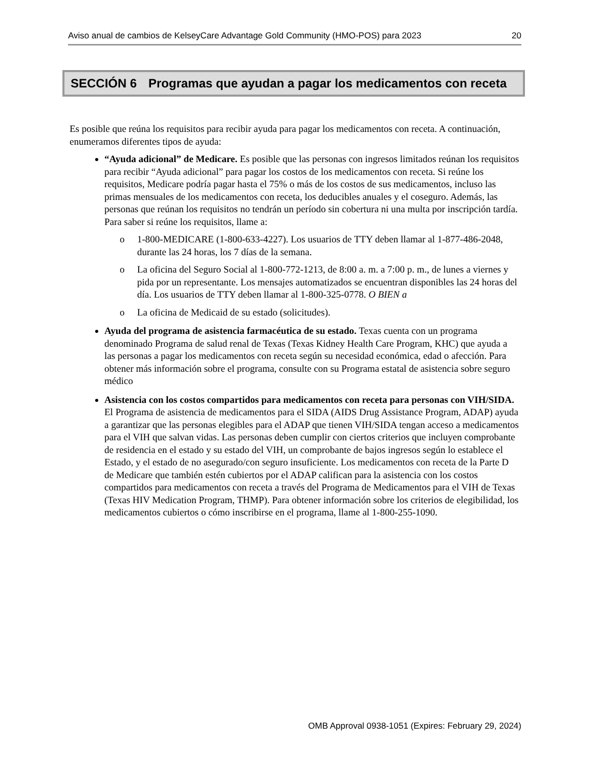Aviso anual de cambios de KelseyCare Advantage Gold Community (HMO-POS) para 2023 20
SECCIÓN 6 Programas que ayudan a pagar los medicamentos con receta
Es posible que reúna los requisitos para recibir ayuda para pagar los medicamentos con receta. A continuación, enumeramos diferentes tipos de ayuda:
“Ayuda adicional” de Medicare. Es posible que las personas con ingresos limitados reúnan los requisitos para recibir “Ayuda adicional” para pagar los costos de los medicamentos con receta. Si reúne los requisitos, Medicare podría pagar hasta el 75% o más de los costos de sus medicamentos, incluso las primas mensuales de los medicamentos con receta, los deducibles anuales y el coseguro. Además, las personas que reúnan los requisitos no tendrán un período sin cobertura ni una multa por inscripción tardía. Para saber si reúne los requisitos, llame a:
o 1-800-MEDICARE (1-800-633-4227). Los usuarios de TTY deben llamar al 1-877-486-2048, durante las 24 horas, los 7 días de la semana.
o La oficina del Seguro Social al 1-800-772-1213, de 8:00 a. m. a 7:00 p. m., de lunes a viernes y pida por un representante. Los mensajes automatizados se encuentran disponibles las 24 horas del día. Los usuarios de TTY deben llamar al 1-800-325-0778. O BIEN a
o La oficina de Medicaid de su estado (solicitudes).
Ayuda del programa de asistencia farmacéutica de su estado. Texas cuenta con un programa denominado Programa de salud renal de Texas (Texas Kidney Health Care Program, KHC) que ayuda a las personas a pagar los medicamentos con receta según su necesidad económica, edad o afección. Para obtener más información sobre el programa, consulte con su Programa estatal de asistencia sobre seguro médico
Asistencia con los costos compartidos para medicamentos con receta para personas con VIH/SIDA. El Programa de asistencia de medicamentos para el SIDA (AIDS Drug Assistance Program, ADAP) ayuda a garantizar que las personas elegibles para el ADAP que tienen VIH/SIDA tengan acceso a medicamentos para el VIH que salvan vidas. Las personas deben cumplir con ciertos criterios que incluyen comprobante de residencia en el estado y su estado del VIH, un comprobante de bajos ingresos según lo establece el Estado, y el estado de no asegurado/con seguro insuficiente. Los medicamentos con receta de la Parte D de Medicare que también estén cubiertos por el ADAP califican para la asistencia con los costos compartidos para medicamentos con receta a través del Programa de Medicamentos para el VIH de Texas (Texas HIV Medication Program, THMP). Para obtener información sobre los criterios de elegibilidad, los medicamentos cubiertos o cómo inscribirse en el programa, llame al 1-800-255-1090.
OMB Approval 0938-1051 (Expires: February 29, 2024)